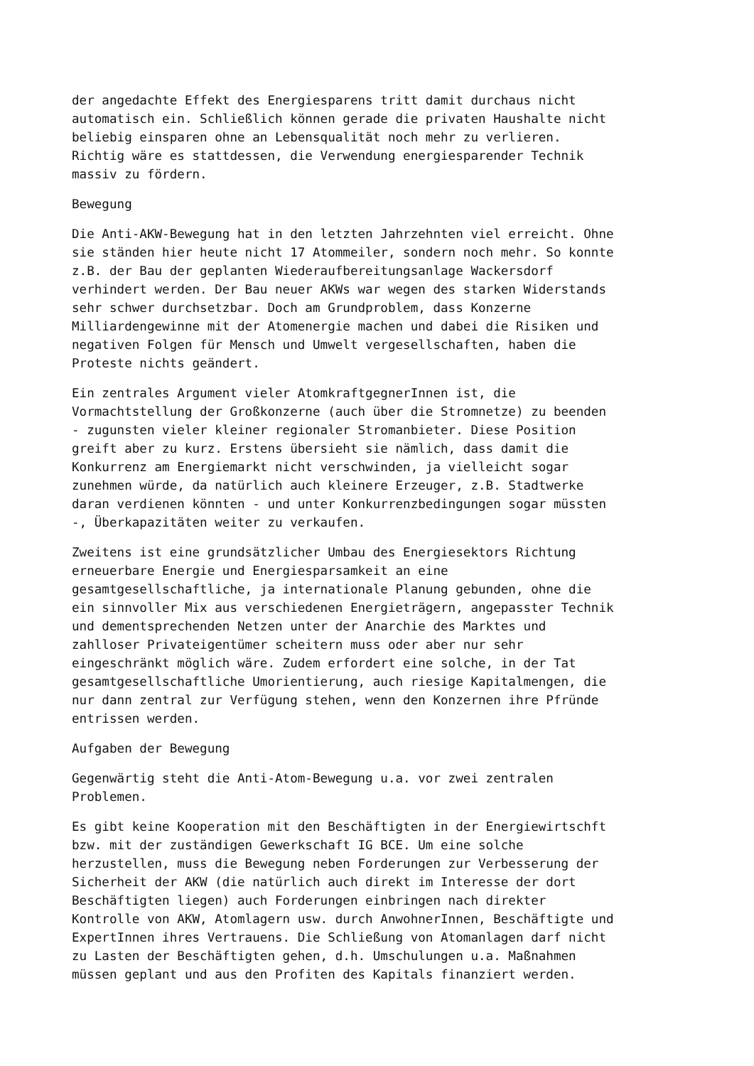der angedachte Effekt des Energiesparens tritt damit durchaus nicht automatisch ein. Schließlich können gerade die privaten Haushalte nicht beliebig einsparen ohne an Lebensqualität noch mehr zu verlieren. Richtig wäre es stattdessen, die Verwendung energiesparender Technik massiv zu fördern.
Bewegung
Die Anti-AKW-Bewegung hat in den letzten Jahrzehnten viel erreicht. Ohne sie ständen hier heute nicht 17 Atommeiler, sondern noch mehr. So konnte z.B. der Bau der geplanten Wiederaufbereitungsanlage Wackersdorf verhindert werden. Der Bau neuer AKWs war wegen des starken Widerstands sehr schwer durchsetzbar. Doch am Grundproblem, dass Konzerne Milliardengewinne mit der Atomenergie machen und dabei die Risiken und negativen Folgen für Mensch und Umwelt vergesellschaften, haben die Proteste nichts geändert.
Ein zentrales Argument vieler AtomkraftgegnerInnen ist, die Vormachtstellung der Großkonzerne (auch über die Stromnetze) zu beenden - zugunsten vieler kleiner regionaler Stromanbieter. Diese Position greift aber zu kurz. Erstens übersieht sie nämlich, dass damit die Konkurrenz am Energiemarkt nicht verschwinden, ja vielleicht sogar zunehmen würde, da natürlich auch kleinere Erzeuger, z.B. Stadtwerke daran verdienen könnten - und unter Konkurrenzbedingungen sogar müssten -, Überkapazitäten weiter zu verkaufen.
Zweitens ist eine grundsätzlicher Umbau des Energiesektors Richtung erneuerbare Energie und Energiesparsamkeit an eine gesamtgesellschaftliche, ja internationale Planung gebunden, ohne die ein sinnvoller Mix aus verschiedenen Energieträgern, angepasster Technik und dementsprechenden Netzen unter der Anarchie des Marktes und zahlloser Privateigentümer scheitern muss oder aber nur sehr eingeschränkt möglich wäre. Zudem erfordert eine solche, in der Tat gesamtgesellschaftliche Umorientierung, auch riesige Kapitalmengen, die nur dann zentral zur Verfügung stehen, wenn den Konzernen ihre Pfründe entrissen werden.
Aufgaben der Bewegung
Gegenwärtig steht die Anti-Atom-Bewegung u.a. vor zwei zentralen Problemen.
Es gibt keine Kooperation mit den Beschäftigten in der Energiewirtschft bzw. mit der zuständigen Gewerkschaft IG BCE. Um eine solche herzustellen, muss die Bewegung neben Forderungen zur Verbesserung der Sicherheit der AKW (die natürlich auch direkt im Interesse der dort Beschäftigten liegen) auch Forderungen einbringen nach direkter Kontrolle von AKW, Atomlagern usw. durch AnwohnerInnen, Beschäftigte und ExpertInnen ihres Vertrauens. Die Schließung von Atomanlagen darf nicht zu Lasten der Beschäftigten gehen, d.h. Umschulungen u.a. Maßnahmen müssen geplant und aus den Profiten des Kapitals finanziert werden.